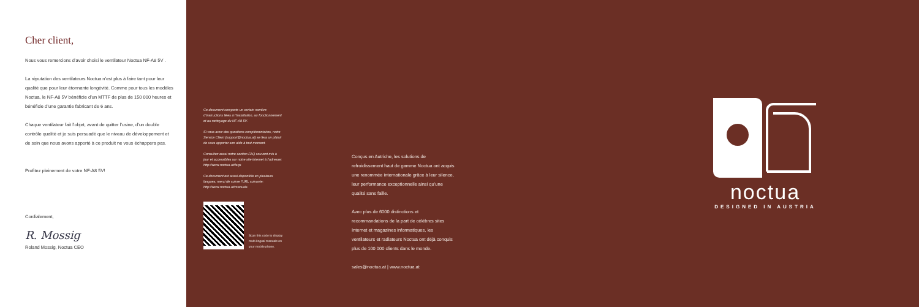Cher client,
Nous vous remercions d’avoir choisi le ventilateur Noctua NF-A8 5V .
La réputation des ventilateurs Noctua n’est plus à faire tant pour leur qualité que pour leur étonnante longévité. Comme pour tous les modèles Noctua, le NF-A8 5V bénéficie d’un MTTF de plus de 150 000 heures et bénéficie d’une garantie fabricant de 6 ans.
Chaque ventilateur fait l’objet, avant de quitter l’usine, d’un double contrôle qualité et je suis persuadé que le niveau de développement et de soin que nous avons apporté à ce produit ne vous échappera pas.
Profitez pleinement de votre NF-A8 5V!
Cordialement,
R. Mossig
Roland Mossig, Noctua CEO
Ce document comporte un certain nombre d’instructions liées à l’installation, au fonctionnement et au nettoyage du NF-A8 5V.
Si vous avez des questions complémentaires, notre Service Client (support@noctua.at) se fera un plaisir de vous apporter son aide à tout moment.
Consultez aussi notre section FAQ souvent mis à jour et accessibles sur notre site internet à l’adresse: http://www.noctua.at/faqs
Ce document est aussi disponible en plusieurs langues; merci de suivre l’URL suivante: http://www.noctua.at/manuals
Scan this code to display multi-lingual manuals on your mobile phone.
Conçus en Autriche, les solutions de refroidissement haut de gamme Noctua ont acquis une renommée internationale grâce à leur silence, leur performance exceptionnelle ainsi qu’une qualité sans faille.
Avec plus de 6000 distinctions et recommandations de la part de célèbres sites Internet et magazines informatiques, les ventilateurs et radiateurs Noctua ont déjà conquis plus de 100 000 clients dans le monde.
sales@noctua.at | www.noctua.at
noctua
DESIGNED IN AUSTRIA